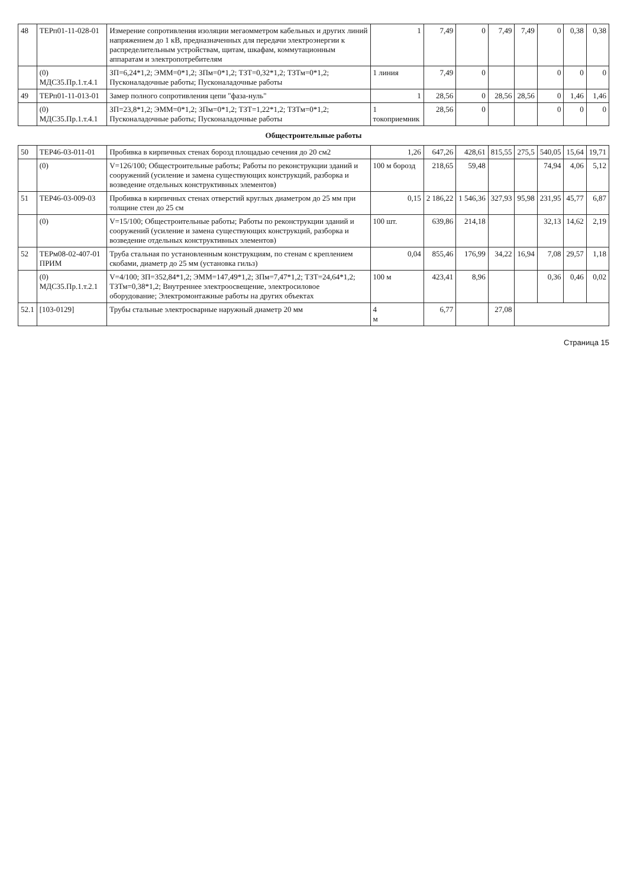| 48 | ТЕРп01-11-028-01 | Измерение сопротивления изоляции мегаомметром кабельных и других линий напряжением до 1 кВ, предназначенных для передачи электроэнергии к распределительным устройствам, щитам, шкафам, коммутационным аппаратам и электропотребителям | 1 | 7,49 | 0 | 7,49 | 7,49 | 0 | 0,38 | 0,38 |
| | (0) МДС35.Пр.1.т.4.1 | ЗП=6,24*1,2; ЭММ=0*1,2; ЗПм=0*1,2; ТЗТ=0,32*1,2; ТЗТм=0*1,2; Пусконаладочные работы; Пусконаладочные работы | 1 линия | 7,49 | 0 | | | 0 | 0 | 0 |
| 49 | ТЕРп01-11-013-01 | Замер полного сопротивления цепи "фаза-нуль" | 1 | 28,56 | 0 | 28,56 | 28,56 | 0 | 1,46 | 1,46 |
| | (0) МДС35.Пр.1.т.4.1 | ЗП=23,8*1,2; ЭММ=0*1,2; ЗПм=0*1,2; ТЗТ=1,22*1,2; ТЗТм=0*1,2; Пусконаладочные работы; Пусконаладочные работы | 1 токоприемник | 28,56 | 0 | | | 0 | 0 | 0 |
| Общестроительные работы | | | | | | | | | | |
| 50 | ТЕР46-03-011-01 | Пробивка в кирпичных стенах борозд площадью сечения до 20 см2 | 1,26 | 647,26 | 428,61 | 815,55 | 275,5 | 540,05 | 15,64 | 19,71 |
| | (0) | V=126/100; Общестроительные работы; Работы по реконструкции зданий и сооружений (усиление и замена существующих конструкций, разборка и возведение отдельных конструктивных элементов) | 100 м борозд | 218,65 | 59,48 | | | 74,94 | 4,06 | 5,12 |
| 51 | ТЕР46-03-009-03 | Пробивка в кирпичных стенах отверстий круглых диаметром до 25 мм при толщине стен до 25 см | 0,15 | 2 186,22 | 1 546,36 | 327,93 | 95,98 | 231,95 | 45,77 | 6,87 |
| | (0) | V=15/100; Общестроительные работы; Работы по реконструкции зданий и сооружений (усиление и замена существующих конструкций, разборка и возведение отдельных конструктивных элементов) | 100 шт. | 639,86 | 214,18 | | | 32,13 | 14,62 | 2,19 |
| 52 | ТЕРм08-02-407-01 ПРИМ | Труба стальная по установленным конструкциям, по стенам с креплением скобами, диаметр до 25 мм (установка гильз) | 0,04 | 855,46 | 176,99 | 34,22 | 16,94 | 7,08 | 29,57 | 1,18 |
| | (0) МДС35.Пр.1.т.2.1 | V=4/100; ЗП=352,84*1,2; ЭММ=147,49*1,2; ЗПм=7,47*1,2; ТЗТ=24,64*1,2; ТЗТм=0,38*1,2; Внутреннее электроосвещение, электросиловое оборудование; Электромонтажные работы на других объектах | 100 м | 423,41 | 8,96 | | | 0,36 | 0,46 | 0,02 |
| 52.1 | [103-0129] | Трубы стальные электросварные наружный диаметр 20 мм | 4 м | 6,77 | | 27,08 | | | | |
Страница 15